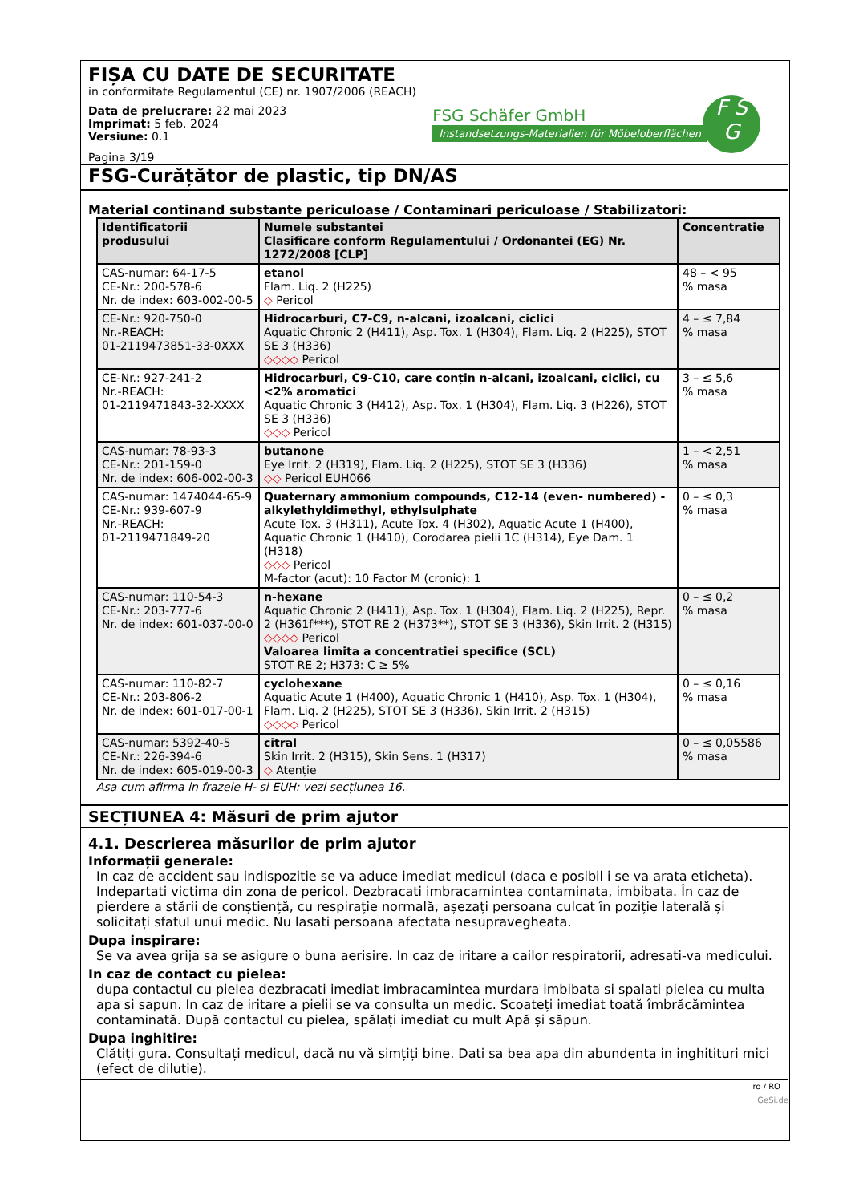FIȘA CU DATE DE SECURITATE
in conformitate Regulamentul (CE) nr. 1907/2006 (REACH)
Data de prelucrare: 22 mai 2023
Imprimat: 5 feb. 2024
Versiune: 0.1
Pagina 3/19
FSG Schäfer GmbH
Instandsetzungs-Materialien für Möbeloberflächen
F S
G
FSG-Curățător de plastic, tip DN/AS
Material continand substante periculoase / Contaminari periculoase / Stabilizatori:
| Identificatorii produsului | Numele substantei Clasificare conform Regulamentului / Ordonantei (EG) Nr. 1272/2008 [CLP] | Concentratie |
| --- | --- | --- |
| CAS-numar: 64-17-5 CE-Nr.: 200-578-6 Nr. de index: 603-002-00-5 | etanol Flam. Liq. 2 (H225) ◇ Pericol | 48 – < 95 % masa |
| CE-Nr.: 920-750-0 Nr.-REACH: 01-2119473851-33-0XXX | Hidrocarburi, C7-C9, n-alcani, izoalcani, ciclici Aquatic Chronic 2 (H411), Asp. Tox. 1 (H304), Flam. Liq. 2 (H225), STOT SE 3 (H336) ◇◇◇◇ Pericol | 4 – ≤ 7,84 % masa |
| CE-Nr.: 927-241-2 Nr.-REACH: 01-2119471843-32-XXXX | Hidrocarburi, C9-C10, care conțin n-alcani, izoalcani, ciclici, cu <2% aromatici Aquatic Chronic 3 (H412), Asp. Tox. 1 (H304), Flam. Liq. 3 (H226), STOT SE 3 (H336) ◇◇◇ Pericol | 3 – ≤ 5,6 % masa |
| CAS-numar: 78-93-3 CE-Nr.: 201-159-0 Nr. de index: 606-002-00-3 | butanone Eye Irrit. 2 (H319), Flam. Liq. 2 (H225), STOT SE 3 (H336) ◇◇ Pericol EUH066 | 1 – < 2,51 % masa |
| CAS-numar: 1474044-65-9 CE-Nr.: 939-607-9 Nr.-REACH: 01-2119471849-20 | Quaternary ammonium compounds, C12-14 (even- numbered) - alkylethyldimethyl, ethylsulphate Acute Tox. 3 (H311), Acute Tox. 4 (H302), Aquatic Acute 1 (H400), Aquatic Chronic 1 (H410), Corodarea pielii 1C (H314), Eye Dam. 1 (H318) ◇◇◇ Pericol M-factor (acut): 10 Factor M (cronic): 1 | 0 – ≤ 0,3 % masa |
| CAS-numar: 110-54-3 CE-Nr.: 203-777-6 Nr. de index: 601-037-00-0 | n-hexane Aquatic Chronic 2 (H411), Asp. Tox. 1 (H304), Flam. Liq. 2 (H225), Repr. 2 (H361f***), STOT RE 2 (H373**), STOT SE 3 (H336), Skin Irrit. 2 (H315) ◇◇◇◇ Pericol Valoarea limita a concentratiei specifice (SCL) STOT RE 2; H373: C ≥ 5% | 0 – ≤ 0,2 % masa |
| CAS-numar: 110-82-7 CE-Nr.: 203-806-2 Nr. de index: 601-017-00-1 | cyclohexane Aquatic Acute 1 (H400), Aquatic Chronic 1 (H410), Asp. Tox. 1 (H304), Flam. Liq. 2 (H225), STOT SE 3 (H336), Skin Irrit. 2 (H315) ◇◇◇◇ Pericol | 0 – ≤ 0,16 % masa |
| CAS-numar: 5392-40-5 CE-Nr.: 226-394-6 Nr. de index: 605-019-00-3 | citral Skin Irrit. 2 (H315), Skin Sens. 1 (H317) ◇ Atenție | 0 – ≤ 0,05586 % masa |
Asa cum afirma in frazele H- si EUH: vezi secțiunea 16.
SECȚIUNEA 4: Măsuri de prim ajutor
4.1. Descrierea măsurilor de prim ajutor
Informații generale:
In caz de accident sau indispozitie se va aduce imediat medicul (daca e posibil i se va arata eticheta). Indepartati victima din zona de pericol. Dezbracati imbracamintea contaminata, imbibata. În caz de pierdere a stării de conștiență, cu respirație normală, așezați persoana culcat în poziție laterală și solicitați sfatul unui medic. Nu lasati persoana afectata nesupravegheata.
Dupa inspirare:
Se va avea grija sa se asigure o buna aerisire. In caz de iritare a cailor respiratorii, adresati-va medicului.
In caz de contact cu pielea:
dupa contactul cu pielea dezbracati imediat imbracamintea murdara imbibata si spalati pielea cu multa apa si sapun. In caz de iritare a pielii se va consulta un medic. Scoateți imediat toată îmbrăcămintea contaminată. După contactul cu pielea, spălați imediat cu mult Apă și săpun.
Dupa inghitire:
Clătiți gura. Consultați medicul, dacă nu vă simțiți bine. Dati sa bea apa din abundenta in inghitituri mici (efect de dilutie).
ro / RO
GeSi.de